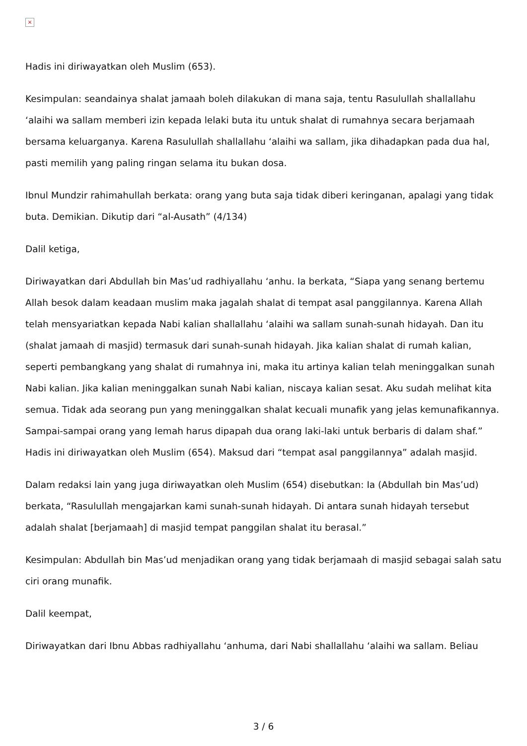×
Hadis ini diriwayatkan oleh Muslim (653).
Kesimpulan: seandainya shalat jamaah boleh dilakukan di mana saja, tentu Rasulullah shallallahu ‘alaihi wa sallam memberi izin kepada lelaki buta itu untuk shalat di rumahnya secara berjamaah bersama keluarganya. Karena Rasulullah shallallahu ‘alaihi wa sallam, jika dihadapkan pada dua hal, pasti memilih yang paling ringan selama itu bukan dosa.
Ibnul Mundzir rahimahullah berkata: orang yang buta saja tidak diberi keringanan, apalagi yang tidak buta. Demikian. Dikutip dari “al-Ausath” (4/134)
Dalil ketiga,
Diriwayatkan dari Abdullah bin Mas’ud radhiyallahu ‘anhu. Ia berkata, “Siapa yang senang bertemu Allah besok dalam keadaan muslim maka jagalah shalat di tempat asal panggilannya. Karena Allah telah mensyariatkan kepada Nabi kalian shallallahu ‘alaihi wa sallam sunah-sunah hidayah. Dan itu (shalat jamaah di masjid) termasuk dari sunah-sunah hidayah. Jika kalian shalat di rumah kalian, seperti pembangkang yang shalat di rumahnya ini, maka itu artinya kalian telah meninggalkan sunah Nabi kalian. Jika kalian meninggalkan sunah Nabi kalian, niscaya kalian sesat. Aku sudah melihat kita semua. Tidak ada seorang pun yang meninggalkan shalat kecuali munafik yang jelas kemunafikannya. Sampai-sampai orang yang lemah harus dipapah dua orang laki-laki untuk berbaris di dalam shaf.” Hadis ini diriwayatkan oleh Muslim (654). Maksud dari “tempat asal panggilannya” adalah masjid.
Dalam redaksi lain yang juga diriwayatkan oleh Muslim (654) disebutkan: Ia (Abdullah bin Mas’ud) berkata, “Rasulullah mengajarkan kami sunah-sunah hidayah. Di antara sunah hidayah tersebut adalah shalat [berjamaah] di masjid tempat panggilan shalat itu berasal.”
Kesimpulan: Abdullah bin Mas’ud menjadikan orang yang tidak berjamaah di masjid sebagai salah satu ciri orang munafik.
Dalil keempat,
Diriwayatkan dari Ibnu Abbas radhiyallahu ‘anhuma, dari Nabi shallallahu ‘alaihi wa sallam. Beliau
3 / 6